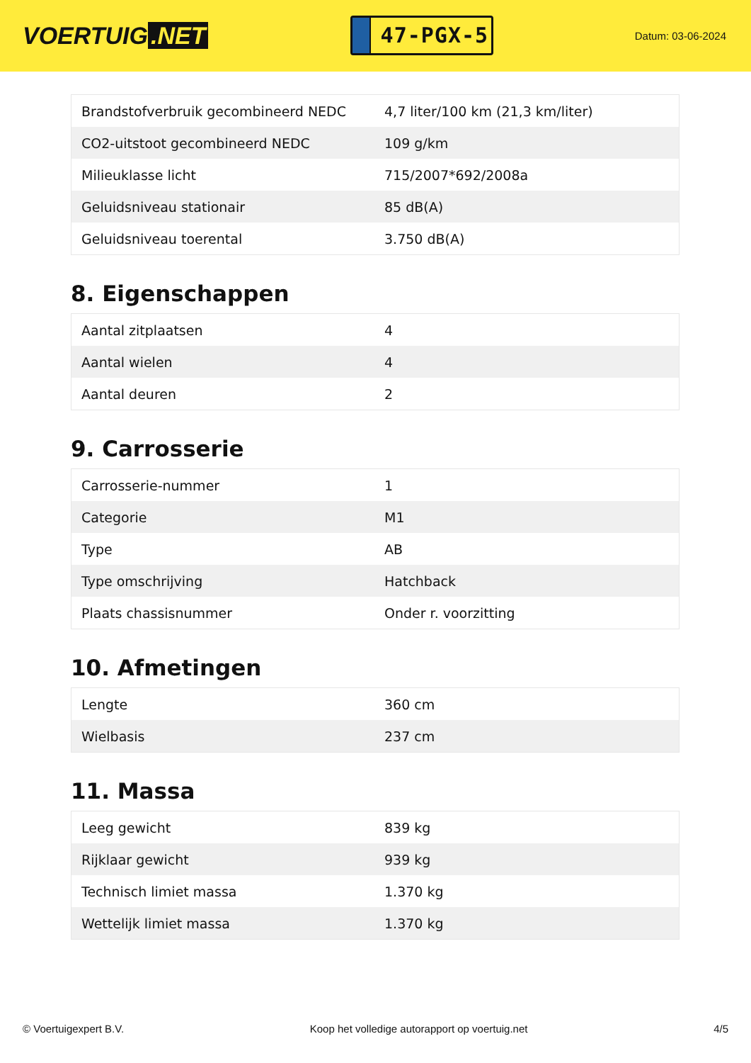VOERTUIG.NET
47-PGX-5
Datum: 03-06-2024
| Brandstofverbruik gecombineerd NEDC | 4,7 liter/100 km (21,3 km/liter) |
| CO2-uitstoot gecombineerd NEDC | 109 g/km |
| Milieuklasse licht | 715/2007*692/2008a |
| Geluidsniveau stationair | 85 dB(A) |
| Geluidsniveau toerental | 3.750 dB(A) |
8. Eigenschappen
| Aantal zitplaatsen | 4 |
| Aantal wielen | 4 |
| Aantal deuren | 2 |
9. Carrosserie
| Carrosserie-nummer | 1 |
| Categorie | M1 |
| Type | AB |
| Type omschrijving | Hatchback |
| Plaats chassisnummer | Onder r. voorzitting |
10. Afmetingen
| Lengte | 360 cm |
| Wielbasis | 237 cm |
11. Massa
| Leeg gewicht | 839 kg |
| Rijklaar gewicht | 939 kg |
| Technisch limiet massa | 1.370 kg |
| Wettelijk limiet massa | 1.370 kg |
© Voertuigexpert B.V. Koop het volledige autorapport op voertuig.net 4/5